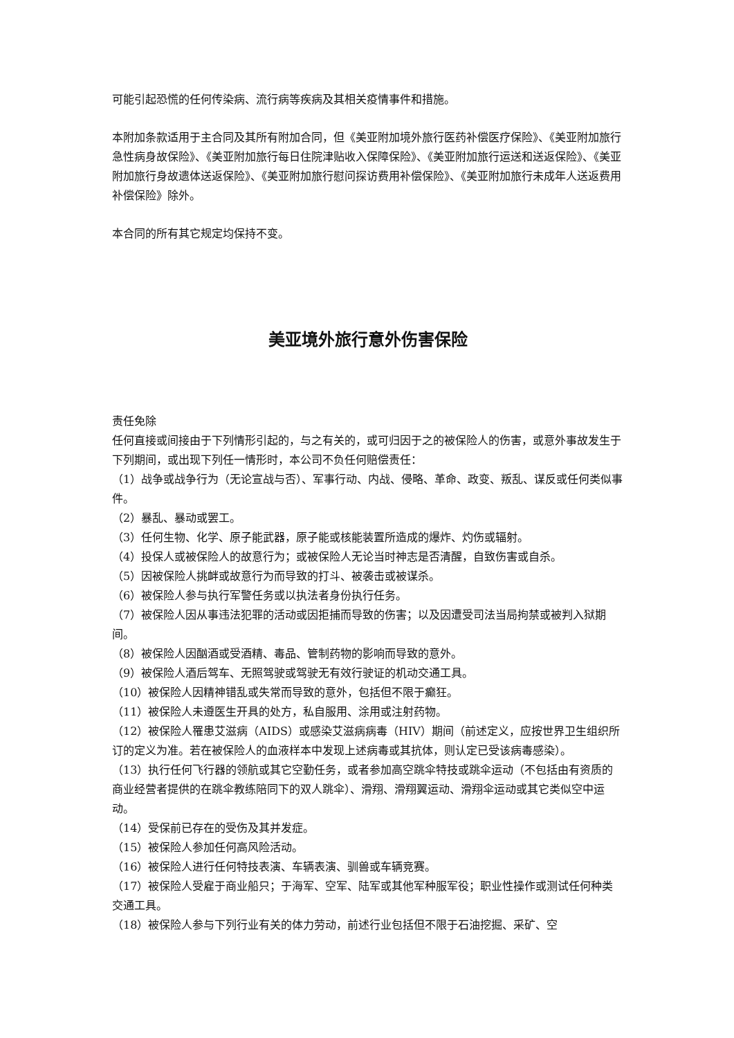可能引起恐慌的任何传染病、流行病等疾病及其相关疫情事件和措施。
本附加条款适用于主合同及其所有附加合同，但《美亚附加境外旅行医药补偿医疗保险》、《美亚附加旅行急性病身故保险》、《美亚附加旅行每日住院津贴收入保障保险》、《美亚附加旅行运送和送返保险》、《美亚附加旅行身故遗体送返保险》、《美亚附加旅行慰问探访费用补偿保险》、《美亚附加旅行未成年人送返费用补偿保险》除外。
本合同的所有其它规定均保持不变。
美亚境外旅行意外伤害保险
责任免除
任何直接或间接由于下列情形引起的，与之有关的，或可归因于之的被保险人的伤害，或意外事故发生于下列期间，或出现下列任一情形时，本公司不负任何赔偿责任：
（1）战争或战争行为（无论宣战与否）、军事行动、内战、侵略、革命、政变、叛乱、谋反或任何类似事件。
（2）暴乱、暴动或罢工。
（3）任何生物、化学、原子能武器，原子能或核能装置所造成的爆炸、灼伤或辐射。
（4）投保人或被保险人的故意行为；或被保险人无论当时神志是否清醒，自致伤害或自杀。
（5）因被保险人挑衅或故意行为而导致的打斗、被袭击或被谋杀。
（6）被保险人参与执行军警任务或以执法者身份执行任务。
（7）被保险人因从事违法犯罪的活动或因拒捕而导致的伤害；以及因遭受司法当局拘禁或被判入狱期间。
（8）被保险人因酗酒或受酒精、毒品、管制药物的影响而导致的意外。
（9）被保险人酒后驾车、无照驾驶或驾驶无有效行驶证的机动交通工具。
（10）被保险人因精神错乱或失常而导致的意外，包括但不限于癫狂。
（11）被保险人未遵医生开具的处方，私自服用、涂用或注射药物。
（12）被保险人罹患艾滋病（AIDS）或感染艾滋病病毒（HIV）期间（前述定义，应按世界卫生组织所订的定义为准。若在被保险人的血液样本中发现上述病毒或其抗体，则认定已受该病毒感染）。
（13）执行任何飞行器的领航或其它空勤任务，或者参加高空跳伞特技或跳伞运动（不包括由有资质的商业经营者提供的在跳伞教练陪同下的双人跳伞）、滑翔、滑翔翼运动、滑翔伞运动或其它类似空中运动。
（14）受保前已存在的受伤及其并发症。
（15）被保险人参加任何高风险活动。
（16）被保险人进行任何特技表演、车辆表演、驯兽或车辆竞赛。
（17）被保险人受雇于商业船只；于海军、空军、陆军或其他军种服军役；职业性操作或测试任何种类交通工具。
（18）被保险人参与下列行业有关的体力劳动，前述行业包括但不限于石油挖掘、采矿、空